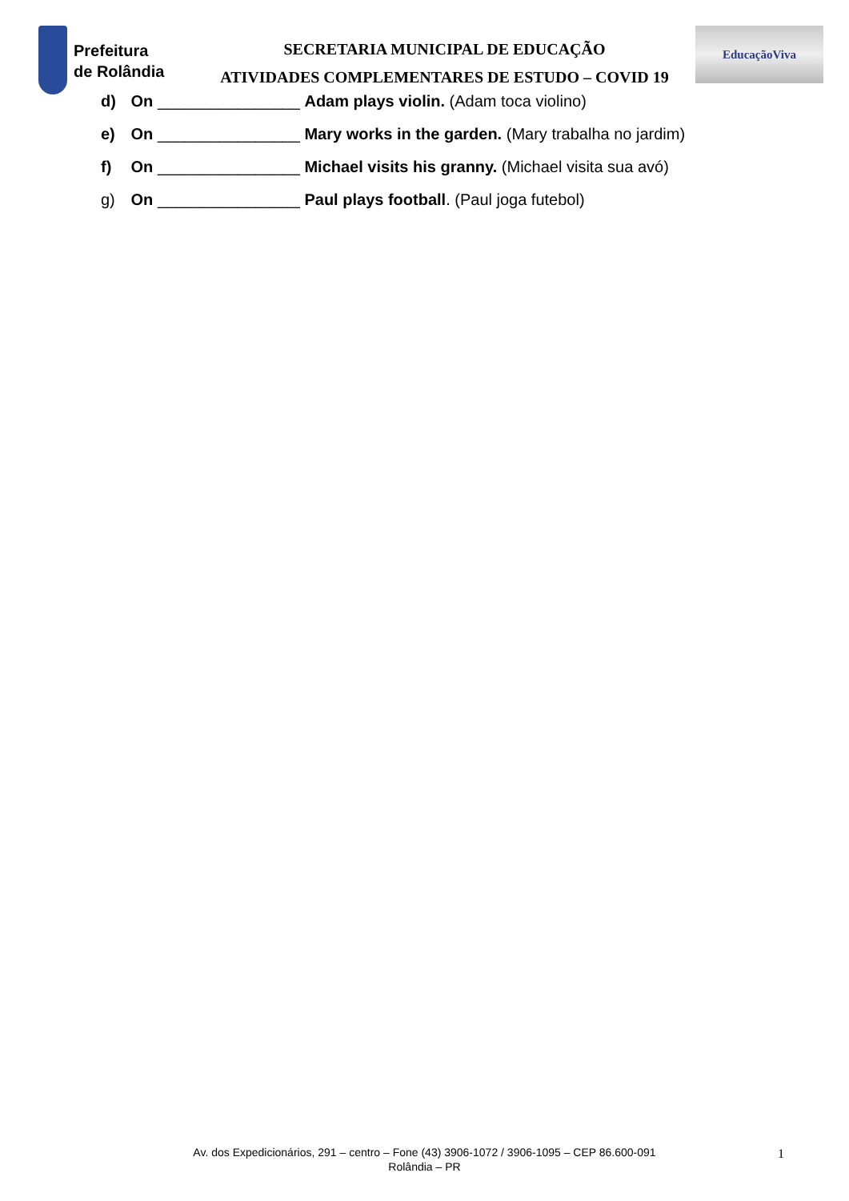Prefeitura
de Rolândia
SECRETARIA MUNICIPAL DE EDUCAÇÃO
ATIVIDADES COMPLEMENTARES DE ESTUDO – COVID 19
EducaçãoViva
d) On ________________ Adam plays violin. (Adam toca violino)
e) On ________________ Mary works in the garden. (Mary trabalha no jardim)
f) On ________________ Michael visits his granny. (Michael visita sua avó)
g) On ________________ Paul plays football. (Paul joga futebol)
Av. dos Expedicionários, 291 – centro – Fone (43) 3906-1072 / 3906-1095 – CEP 86.600-091
Rolândia – PR
1